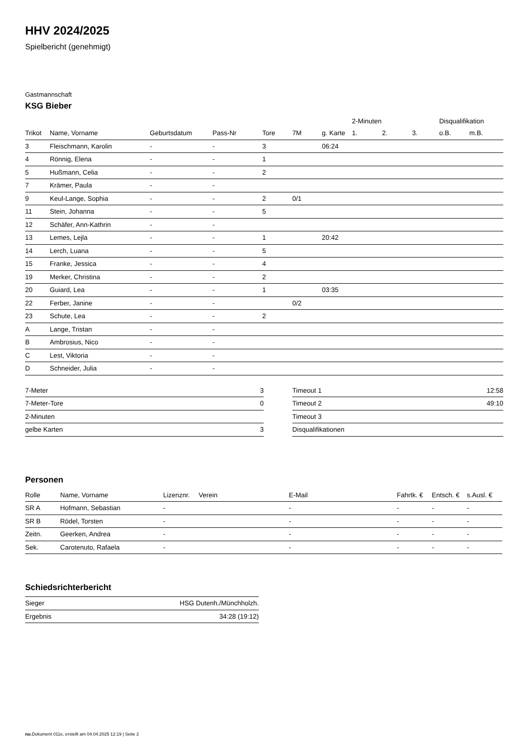HHV 2024/2025
Spielbericht (genehmigt)
Gastmannschaft
KSG Bieber
| | | | | | | | 2-Minuten | | | Disqualifikation | |
| --- | --- | --- | --- | --- | --- | --- | --- | --- | --- | --- | --- |
| Trikot | Name, Vorname | Geburtsdatum | Pass-Nr | Tore | 7M | g. Karte | 1. | 2. | 3. | o.B. | m.B. |
| 3 | Fleischmann, Karolin | - | - | 3 | | 06:24 | | | | | |
| 4 | Rönnig, Elena | - | - | 1 | | | | | | | |
| 5 | Hußmann, Celia | - | - | 2 | | | | | | | |
| 7 | Krämer, Paula | - | - | | | | | | | | |
| 9 | Keul-Lange, Sophia | - | - | 2 | 0/1 | | | | | | |
| 11 | Stein, Johanna | - | - | 5 | | | | | | | |
| 12 | Schäfer, Ann-Kathrin | - | - | | | | | | | | |
| 13 | Lemes, Lejla | - | - | 1 | | 20:42 | | | | | |
| 14 | Lerch, Luana | - | - | 5 | | | | | | | |
| 15 | Franke, Jessica | - | - | 4 | | | | | | | |
| 19 | Merker, Christina | - | - | 2 | | | | | | | |
| 20 | Guiard, Lea | - | - | 1 | | 03:35 | | | | | |
| 22 | Ferber, Janine | - | - | | 0/2 | | | | | | |
| 23 | Schute, Lea | - | - | 2 | | | | | | | |
| A | Lange, Tristan | - | - | | | | | | | | |
| B | Ambrosius, Nico | - | - | | | | | | | | |
| C | Lest, Viktoria | - | - | | | | | | | | |
| D | Schneider, Julia | - | - | | | | | | | | |
| 7-Meter | 3 |
| 7-Meter-Tore | 0 |
| 2-Minuten | |
| gelbe Karten | 3 |
| Timeout 1 | 12:58 |
| Timeout 2 | 49:10 |
| Timeout 3 | |
| Disqualifikationen | |
Personen
| Rolle | Name, Vorname | Lizenznr. | Verein | E-Mail | Fahrtk. € | Entsch. € | s.Ausl. € |
| --- | --- | --- | --- | --- | --- | --- | --- |
| SR A | Hofmann, Sebastian | - | | - | - | - | - |
| SR B | Rödel, Torsten | - | | - | - | - | - |
| Zeitn. | Geerken, Andrea | - | | - | - | - | - |
| Sek. | Carotenuto, Rafaela | - | | - | - | - | - |
Schiedsrichterbericht
| Sieger | HSG Dutenh./Münchholzh. |
| Ergebnis | 34:28 (19:12) |
nu.Dokument 011e, erstellt am 04.04.2025 12:19 | Seite 2